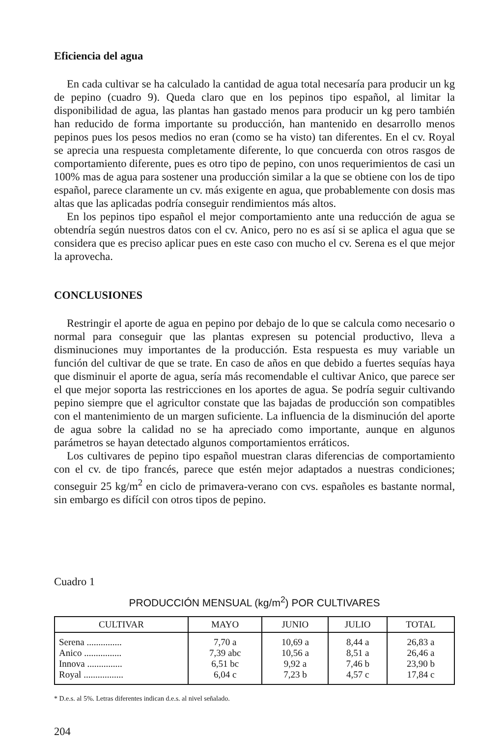Eficiencia del agua
En cada cultivar se ha calculado la cantidad de agua total necesaría para producir un kg de pepino (cuadro 9). Queda claro que en los pepinos tipo español, al limitar la disponibilidad de agua, las plantas han gastado menos para producir un kg pero también han reducido de forma importante su producción, han mantenido en desarrollo menos pepinos pues los pesos medios no eran (como se ha visto) tan diferentes. En el cv. Royal se aprecia una respuesta completamente diferente, lo que concuerda con otros rasgos de comportamiento diferente, pues es otro tipo de pepino, con unos requerimientos de casi un 100% mas de agua para sostener una producción similar a la que se obtiene con los de tipo español, parece claramente un cv. más exigente en agua, que probablemente con dosis mas altas que las aplicadas podría conseguir rendimientos más altos.
En los pepinos tipo español el mejor comportamiento ante una reducción de agua se obtendría según nuestros datos con el cv. Anico, pero no es así si se aplica el agua que se considera que es preciso aplicar pues en este caso con mucho el cv. Serena es el que mejor la aprovecha.
CONCLUSIONES
Restringir el aporte de agua en pepino por debajo de lo que se calcula como necesario o normal para conseguir que las plantas expresen su potencial productivo, lleva a disminuciones muy importantes de la producción. Esta respuesta es muy variable un función del cultivar de que se trate. En caso de años en que debido a fuertes sequías haya que disminuir el aporte de agua, sería más recomendable el cultivar Anico, que parece ser el que mejor soporta las restricciones en los aportes de agua. Se podría seguir cultivando pepino siempre que el agricultor constate que las bajadas de producción son compatibles con el mantenimiento de un margen suficiente. La influencia de la disminución del aporte de agua sobre la calidad no se ha apreciado como importante, aunque en algunos parámetros se hayan detectado algunos comportamientos erráticos.
Los cultivares de pepino tipo español muestran claras diferencias de comportamiento con el cv. de tipo francés, parece que estén mejor adaptados a nuestras condiciones; conseguir 25 kg/m<sup>2</sup> en ciclo de primavera-verano con cvs. españoles es bastante normal, sin embargo es difícil con otros tipos de pepino.
Cuadro 1
PRODUCCIÓN MENSUAL (kg/m<sup>2</sup>) POR CULTIVARES
| CULTIVAR | MAYO | JUNIO | JULIO | TOTAL |
| --- | --- | --- | --- | --- |
| Serena ............... Anico ................ Innova ............... Royal ................. | 7,70 a 7,39 abc 6,51 bc 6,04 c | 10,69 a 10,56 a 9,92 a 7,23 b | 8,44 a 8,51 a 7,46 b 4,57 c | 26,83 a 26,46 a 23,90 b 17,84 c |
* D.e.s. al 5%. Letras diferentes indican d.e.s. al nivel señalado.
204